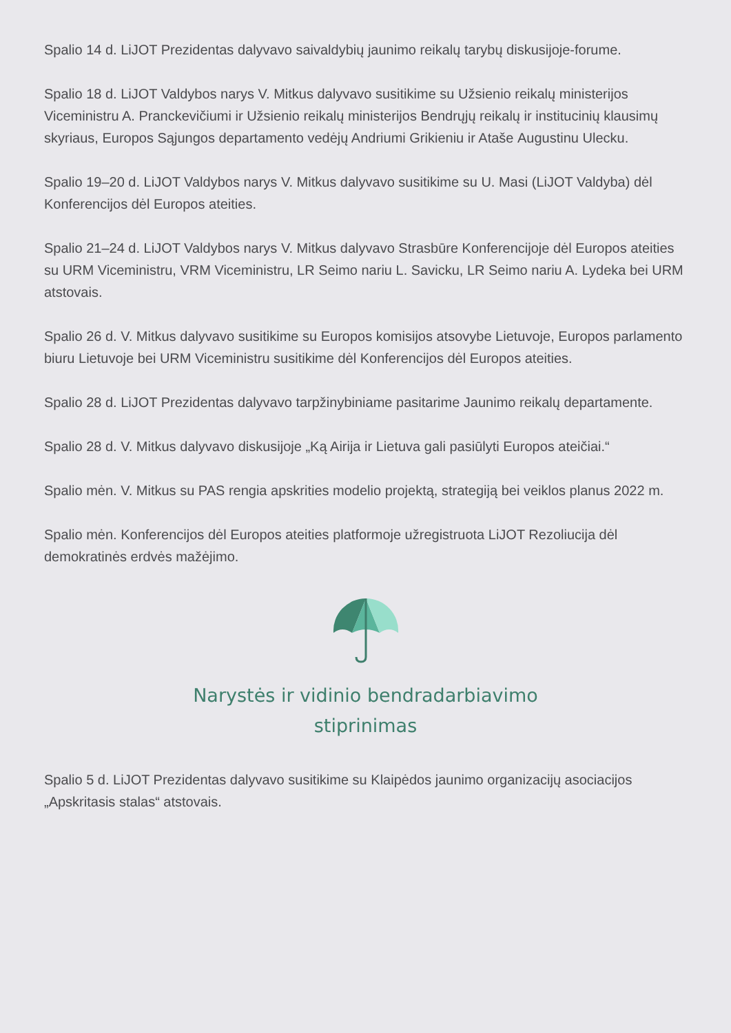Spalio 14 d. LiJOT Prezidentas dalyvavo saivaldybių jaunimo reikalų tarybų diskusijoje-forume.
Spalio 18 d. LiJOT Valdybos narys V. Mitkus dalyvavo susitikime su Užsienio reikalų ministerijos Viceministru A. Pranckevičiumi ir Užsienio reikalų ministerijos Bendrųjų reikalų ir institucinių klausimų skyriaus, Europos Sąjungos departamento vedėjų Andriumi Grikieniu ir Atašе Augustinu Ulecku.
Spalio 19–20 d. LiJOT Valdybos narys V. Mitkus dalyvavo susitikime su U. Masi (LiJOT Valdyba) dėl Konferencijos dėl Europos ateities.
Spalio 21–24 d. LiJOT Valdybos narys V. Mitkus dalyvavo Strasbūre Konferencijoje dėl Europos ateities su URM Viceministru, VRM Viceministru, LR Seimo nariu L. Savicku, LR Seimo nariu A. Lydeka bei URM atstovais.
Spalio 26 d. V. Mitkus dalyvavo susitikime su Europos komisijos atsovybe Lietuvoje, Europos parlamento biuru Lietuvoje bei URM Viceministru susitikime dėl Konferencijos dėl Europos ateities.
Spalio 28 d. LiJOT Prezidentas dalyvavo tarpžinybiniame pasitarime Jaunimo reikalų departamente.
Spalio 28 d. V. Mitkus dalyvavo diskusijoje „Ką Airija ir Lietuva gali pasiūlyti Europos ateičiai.“
Spalio mėn. V. Mitkus su PAS rengia apskrities modelio projektą, strategiją bei veiklos planus 2022 m.
Spalio mėn. Konferencijos dėl Europos ateities platformoje užregistruota LiJOT Rezoliucija dėl demokratinės erdvės mažėjimo.
Narystės ir vidinio bendradarbiavimo
stiprinimas
Spalio 5 d. LiJOT Prezidentas dalyvavo susitikime su Klaipėdos jaunimo organizacijų asociacijos „Apskritasis stalas“ atstovais.